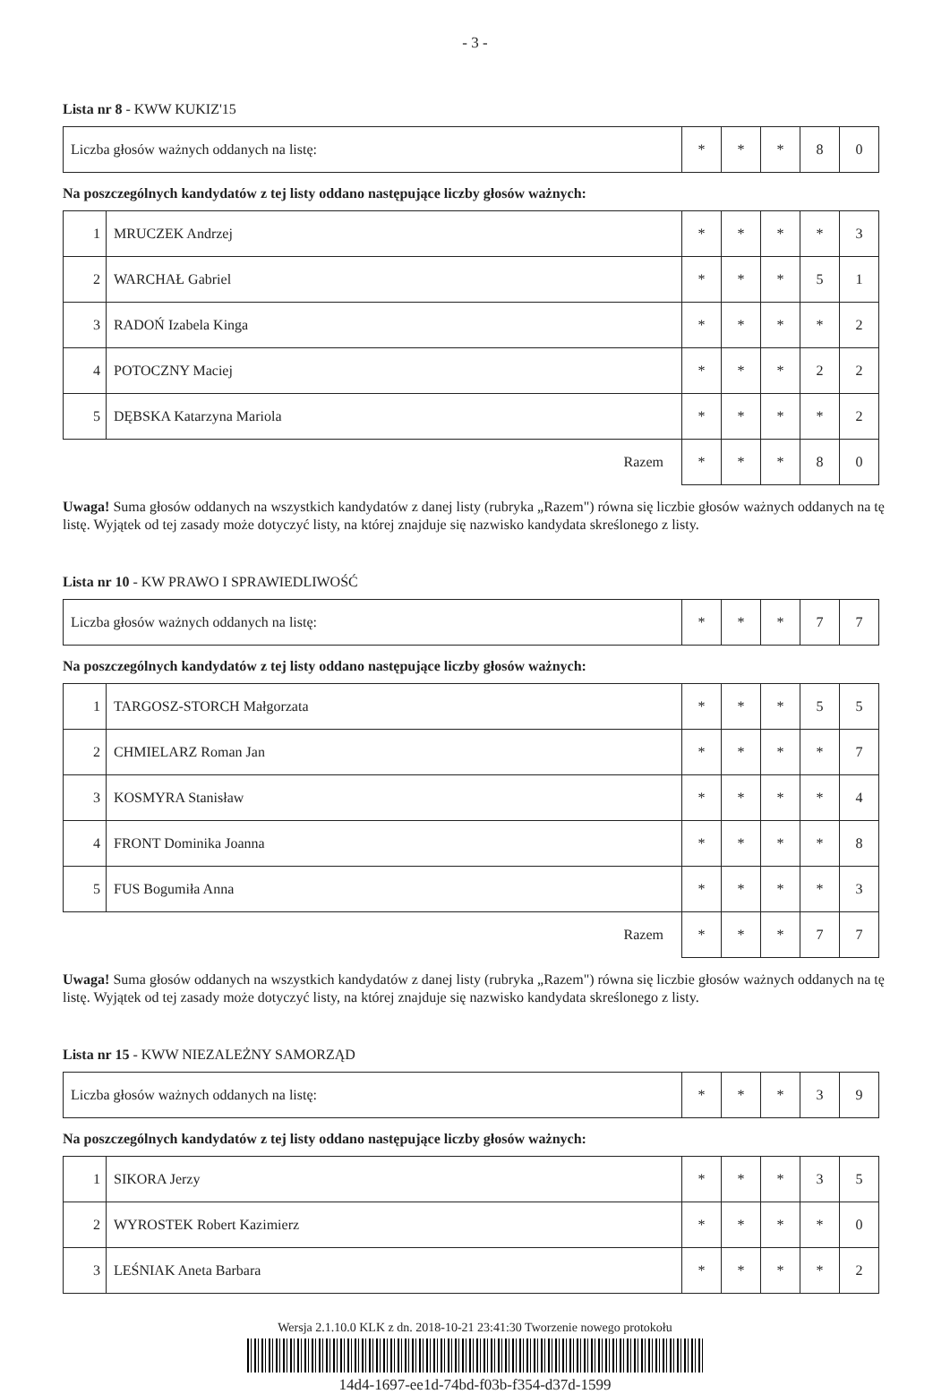- 3 -
Lista nr 8 - KWW KUKIZ'15
| Liczba głosów ważnych oddanych na listę: | * | * | * | 8 | 0 |
Na poszczególnych kandydatów z tej listy oddano następujące liczby głosów ważnych:
| 1 | MRUCZEK Andrzej | * | * | * | * | 3 |
| 2 | WARCHAŁ Gabriel | * | * | * | 5 | 1 |
| 3 | RADOŃ Izabela Kinga | * | * | * | * | 2 |
| 4 | POTOCZNY Maciej | * | * | * | 2 | 2 |
| 5 | DĘBSKA Katarzyna Mariola | * | * | * | * | 2 |
| Razem | | * | * | * | 8 | 0 |
Uwaga! Suma głosów oddanych na wszystkich kandydatów z danej listy (rubryka „Razem") równa się liczbie głosów ważnych oddanych na tę listę. Wyjątek od tej zasady może dotyczyć listy, na której znajduje się nazwisko kandydata skreślonego z listy.
Lista nr 10 - KW PRAWO I SPRAWIEDLIWOŚĆ
| Liczba głosów ważnych oddanych na listę: | * | * | * | 7 | 7 |
Na poszczególnych kandydatów z tej listy oddano następujące liczby głosów ważnych:
| 1 | TARGOSZ-STORCH Małgorzata | * | * | * | 5 | 5 |
| 2 | CHMIELARZ Roman Jan | * | * | * | * | 7 |
| 3 | KOSMYRA Stanisław | * | * | * | * | 4 |
| 4 | FRONT Dominika Joanna | * | * | * | * | 8 |
| 5 | FUS Bogumiła Anna | * | * | * | * | 3 |
| Razem | | * | * | * | 7 | 7 |
Uwaga! Suma głosów oddanych na wszystkich kandydatów z danej listy (rubryka „Razem") równa się liczbie głosów ważnych oddanych na tę listę. Wyjątek od tej zasady może dotyczyć listy, na której znajduje się nazwisko kandydata skreślonego z listy.
Lista nr 15 - KWW NIEZALEŻNY SAMORZĄD
| Liczba głosów ważnych oddanych na listę: | * | * | * | 3 | 9 |
Na poszczególnych kandydatów z tej listy oddano następujące liczby głosów ważnych:
| 1 | SIKORA Jerzy | * | * | * | 3 | 5 |
| 2 | WYROSTEK Robert Kazimierz | * | * | * | * | 0 |
| 3 | LEŚNIAK Aneta Barbara | * | * | * | * | 2 |
Wersja 2.1.10.0 KLK z dn. 2018-10-21 23:41:30 Tworzenie nowego protokołu
14d4-1697-ee1d-74bd-f03b-f354-d37d-1599